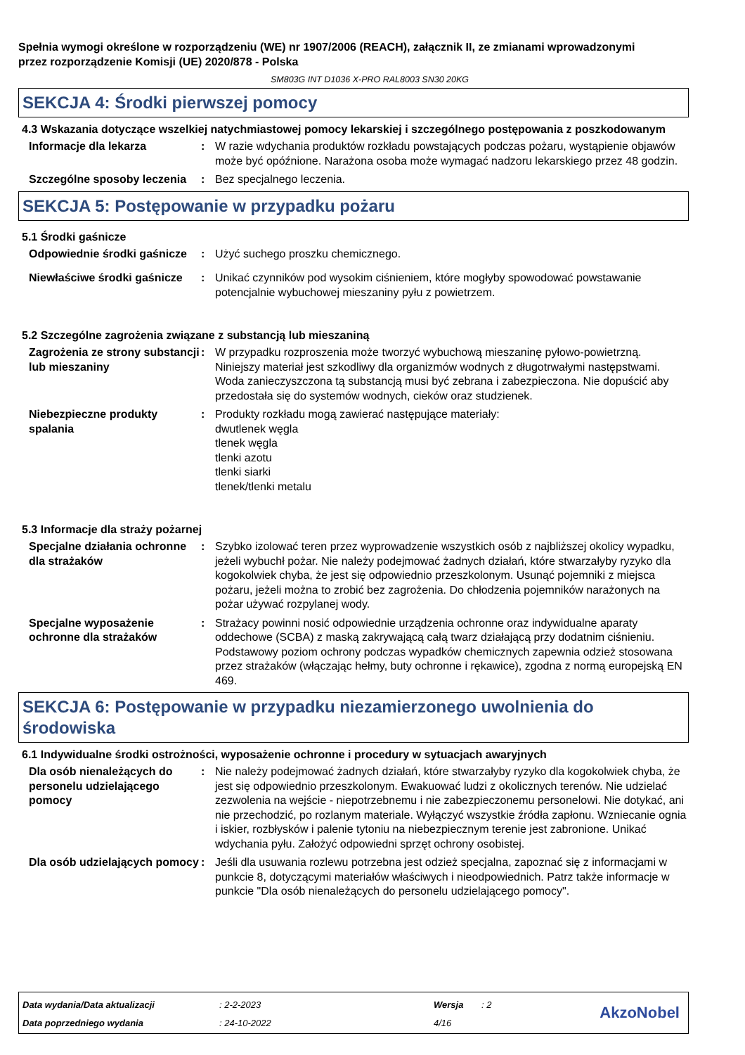Spełnia wymogi określone w rozporządzeniu (WE) nr 1907/2006 (REACH), załącznik II, ze zmianami wprowadzonymi przez rozporządzenie Komisji (UE) 2020/878 - Polska
SM803G INT D1036 X-PRO RAL8003 SN30 20KG
SEKCJA 4: Środki pierwszej pomocy
4.3 Wskazania dotyczące wszelkiej natychmiastowej pomocy lekarskiej i szczególnego postępowania z poszkodowanym
Informacje dla lekarza : W razie wdychania produktów rozkładu powstających podczas pożaru, wystąpienie objawów może być opóźnione. Narażona osoba może wymagać nadzoru lekarskiego przez 48 godzin.
Szczególne sposoby leczenia
: Bez specjalnego leczenia.
SEKCJA 5: Postępowanie w przypadku pożaru
5.1 Środki gaśnicze
Odpowiednie środki gaśnicze
: Użyć suchego proszku chemicznego.
Niewłaściwe środki gaśnicze
: Unikać czynników pod wysokim ciśnieniem, które mogłyby spowodować powstawanie potencjalnie wybuchowej mieszaniny pyłu z powietrzem.
5.2 Szczególne zagrożenia związane z substancją lub mieszaniną
Zagrożenia ze strony substancji lub mieszaniny
: W przypadku rozproszenia może tworzyć wybuchową mieszaninę pyłowo-powietrzną. Niniejszy materiał jest szkodliwy dla organizmów wodnych z długotrwałymi następstwami. Woda zanieczyszczona tą substancją musi być zebrana i zabezpieczona. Nie dopuścić aby przedostała się do systemów wodnych, cieków oraz studzienek.
Niebezpieczne produkty spalania
: Produkty rozkładu mogą zawierać następujące materiały:
dwutlenek węgla
tlenek węgla
tlenki azotu
tlenki siarki
tlenek/tlenki metalu
5.3 Informacje dla straży pożarnej
Specjalne działania ochronne dla strażaków
: Szybko izolować teren przez wyprowadzenie wszystkich osób z najbliższej okolicy wypadku, jeżeli wybuchł pożar. Nie należy podejmować żadnych działań, które stwarzałyby ryzyko dla kogokolwiek chyba, że jest się odpowiednio przeszkolonym. Usunąć pojemniki z miejsca pożaru, jeżeli można to zrobić bez zagrożenia. Do chłodzenia pojemników narażonych na pożar używać rozpylanej wody.
Specjalne wyposażenie ochronne dla strażaków
: Strażacy powinni nosić odpowiednie urządzenia ochronne oraz indywidualne aparaty oddechowe (SCBA) z maską zakrywającą całą twarz działającą przy dodatnim ciśnieniu. Podstawowy poziom ochrony podczas wypadków chemicznych zapewnia odzież stosowana przez strażaków (włączając hełmy, buty ochronne i rękawice), zgodna z normą europejską EN 469.
SEKCJA 6: Postępowanie w przypadku niezamierzonego uwolnienia do środowiska
6.1 Indywidualne środki ostrożności, wyposażenie ochronne i procedury w sytuacjach awaryjnych
Dla osób nienależących do personelu udzielającego pomocy
: Nie należy podejmować żadnych działań, które stwarzałyby ryzyko dla kogokolwiek chyba, że jest się odpowiednio przeszkolonym. Ewakuować ludzi z okolicznych terenów. Nie udzielać zezwolenia na wejście - niepotrzebnemu i nie zabezpieczonemu personelowi. Nie dotykać, ani nie przechodzić, po rozlanym materiale. Wyłączyć wszystkie źródła zapłonu. Wzniecanie ognia i iskier, rozbłysków i palenie tytoniu na niebezpiecznym terenie jest zabronione. Unikać wdychania pyłu. Założyć odpowiedni sprzęt ochrony osobistej.
Dla osób udzielających pomocy
: Jeśli dla usuwania rozlewu potrzebna jest odzież specjalna, zapoznać się z informacjami w punkcie 8, dotyczącymi materiałów właściwych i nieodpowiednich. Patrz także informacje w punkcie "Dla osób nienależących do personelu udzielającego pomocy".
| Data wydania/Data aktualizacji | : 2-2-2023 | Wersja | : 2 |
| Data poprzedniego wydania | : 24-10-2022 | 4/16 | |
AkzoNobel